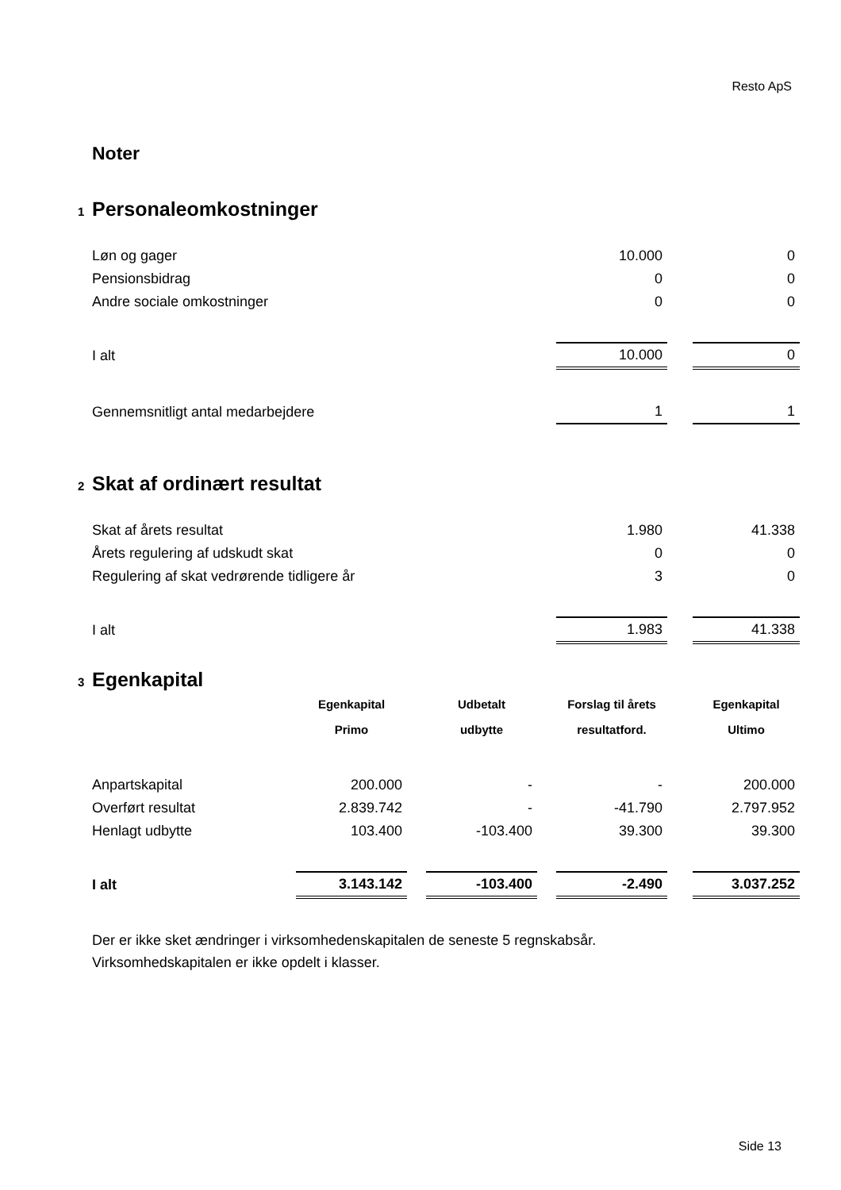Resto ApS
Noter
1 Personaleomkostninger
| Løn og gager | 10.000 | | 0 |
| Pensionsbidrag | 0 | | 0 |
| Andre sociale omkostninger | 0 | | 0 |
| I alt | 10.000 | | 0 |
| Gennemsnitligt antal medarbejdere | 1 | | 1 |
2 Skat af ordinært resultat
| Skat af årets resultat | 1.980 | | 41.338 |
| Årets regulering af udskudt skat | 0 | | 0 |
| Regulering af skat vedrørende tidligere år | 3 | | 0 |
| I alt | 1.983 | | 41.338 |
3 Egenkapital
| | Egenkapital Primo | | Udbetalt udbytte | | Forslag til årets resultatford. | | Egenkapital Ultimo |
| --- | --- | --- | --- | --- | --- | --- | --- |
| Anpartskapital | 200.000 | | - | | - | | 200.000 |
| Overført resultat | 2.839.742 | | - | | -41.790 | | 2.797.952 |
| Henlagt udbytte | 103.400 | | -103.400 | | 39.300 | | 39.300 |
| I alt | 3.143.142 | | -103.400 | | -2.490 | | 3.037.252 |
Der er ikke sket ændringer i virksomhedenskapitalen de seneste 5 regnskabsår.
Virksomhedskapitalen er ikke opdelt i klasser.
Side 13